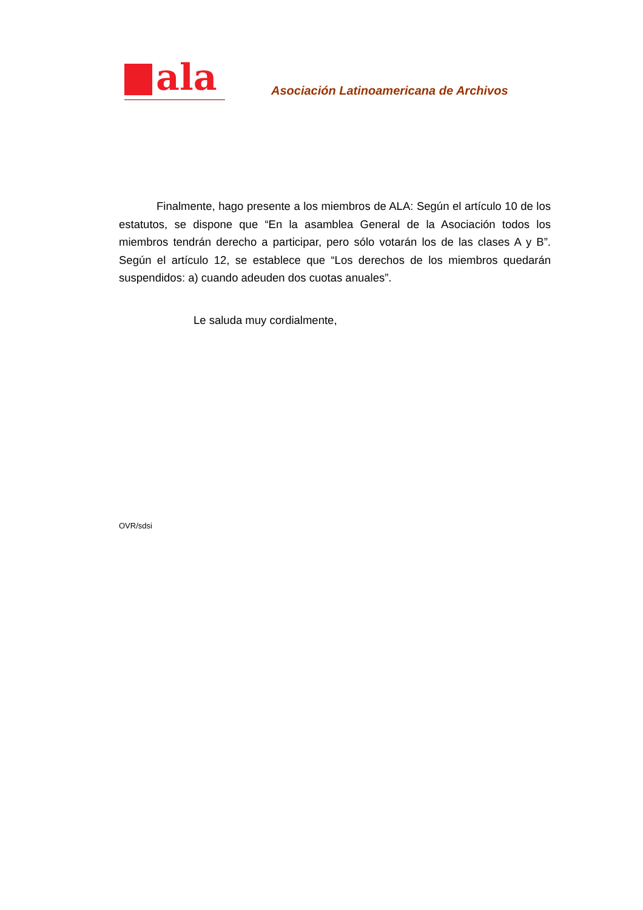ala
Asociación Latinoamericana de Archivos
Finalmente, hago presente a los miembros de ALA: Según el artículo 10 de los estatutos, se dispone que “En la asamblea General de la Asociación todos los miembros tendrán derecho a participar, pero sólo votarán los de las clases A y B”. Según el artículo 12, se establece que “Los derechos de los miembros quedarán suspendidos: a) cuando adeuden dos cuotas anuales”.
Le saluda muy cordialmente,
OVR/sdsi